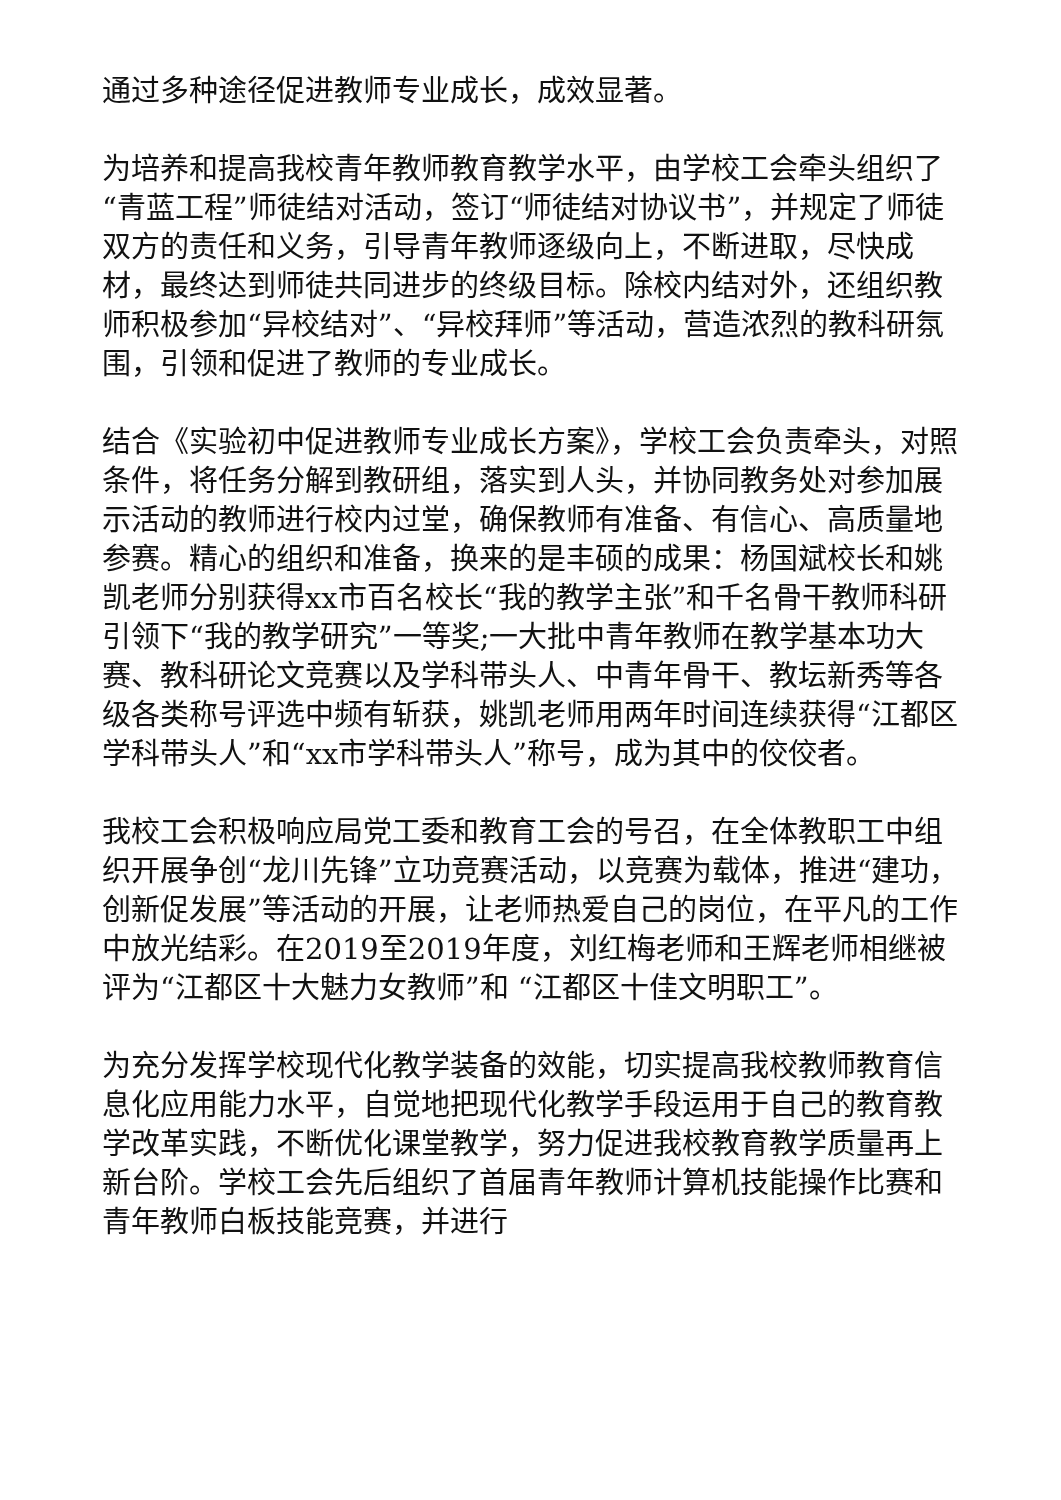通过多种途径促进教师专业成长，成效显著。
为培养和提高我校青年教师教育教学水平，由学校工会牵头组织了“青蓝工程”师徒结对活动，签订“师徒结对协议书”，并规定了师徒双方的责任和义务，引导青年教师逐级向上，不断进取，尽快成材，最终达到师徒共同进步的终级目标。除校内结对外，还组织教师积极参加“异校结对”、“异校拜师”等活动，营造浓烈的教科研氛围，引领和促进了教师的专业成长。
结合《实验初中促进教师专业成长方案》，学校工会负责牵头，对照条件，将任务分解到教研组，落实到人头，并协同教务处对参加展示活动的教师进行校内过堂，确保教师有准备、有信心、高质量地参赛。精心的组织和准备，换来的是丰硕的成果：杨国斌校长和姚凯老师分别获得xx市百名校长“我的教学主张”和千名骨干教师科研引领下“我的教学研究”一等奖;一大批中青年教师在教学基本功大赛、教科研论文竞赛以及学科带头人、中青年骨干、教坛新秀等各级各类称号评选中频有斩获，姚凯老师用两年时间连续获得“江都区学科带头人”和“xx市学科带头人”称号，成为其中的佼佼者。
我校工会积极响应局党工委和教育工会的号召，在全体教职工中组织开展争创“龙川先锋”立功竞赛活动，以竞赛为载体，推进“建功，创新促发展”等活动的开展，让老师热爱自己的岗位，在平凡的工作中放光结彩。在2019至2019年度，刘红梅老师和王辉老师相继被评为“江都区十大魅力女教师”和 “江都区十佳文明职工”。
为充分发挥学校现代化教学装备的效能，切实提高我校教师教育信息化应用能力水平，自觉地把现代化教学手段运用于自己的教育教学改革实践，不断优化课堂教学，努力促进我校教育教学质量再上新台阶。学校工会先后组织了首届青年教师计算机技能操作比赛和青年教师白板技能竞赛，并进行